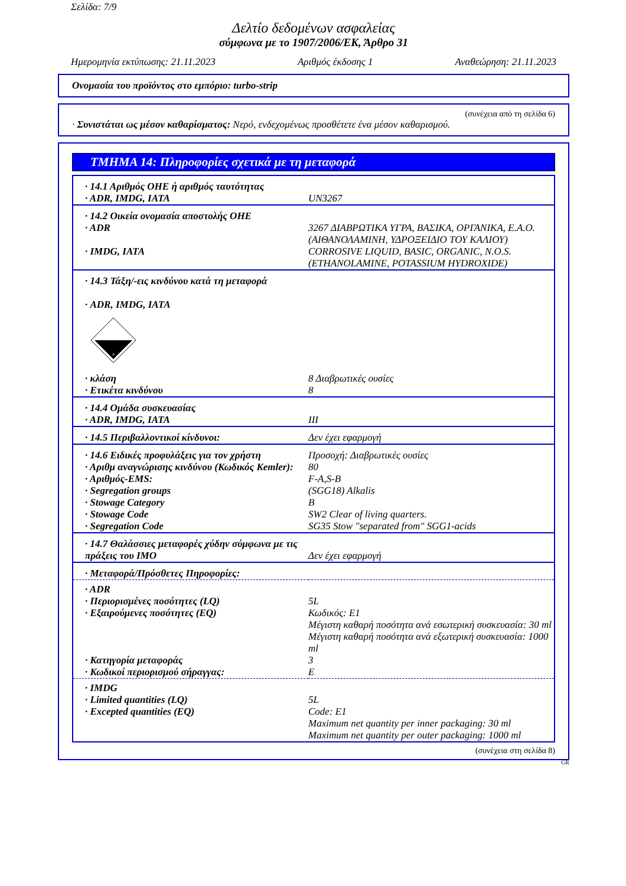Σελίδα: 7/9
Δελτίο δεδομένων ασφαλείας
σύμφωνα με το 1907/2006/ΕΚ, Άρθρο 31
Ημερομηνία εκτύπωσης: 21.11.2023 Αριθμός έκδοσης 1 Αναθεώρηση: 21.11.2023
Ονομασία του προϊόντος στο εμπόριο: turbo-strip
(συνέχεια από τη σελίδα 6)
· Συνιστάται ως μέσον καθαρίσματος: Νερό, ενδεχομένως προσθέτετε ένα μέσον καθαρισμού.
ΤΜΗΜΑ 14: Πληροφορίες σχετικά με τη μεταφορά
| · 14.1 Αριθμός ΟΗΕ ή αριθμός ταυτότητας | |
| · ADR, IMDG, IATA | UN3267 |
| · 14.2 Οικεία ονομασία αποστολής ΟΗΕ | |
| · ADR | 3267 ΔΙΑΒΡΩΤΙΚΑ ΥΓΡΑ, ΒΑΣΙΚΑ, ΟΡΓΑΝΙΚΑ, Ε.Α.Ο. (ΑΙΘΑΝΟΛΑΜΙΝΗ, ΥΔΡΟΞΕΙΔΙΟ ΤΟΥ ΚΑΛΙΟΥ) |
| · IMDG, IATA | CORROSIVE LIQUID, BASIC, ORGANIC, N.O.S. (ETHANOLAMINE, POTASSIUM HYDROXIDE) |
| · 14.3 Τάξη/-εις κινδύνου κατά τη μεταφορά · ADR, IMDG, IATA 8 | |
| · κλάση | 8 Διαβρωτικές ουσίες |
| · Ετικέτα κινδύνου | 8 |
| · 14.4 Ομάδα συσκευασίας | |
| · ADR, IMDG, IATA | III |
| · 14.5 Περιβαλλοντικοί κίνδυνοι: | Δεν έχει εφαρμογή |
| · 14.6 Ειδικές προφυλάξεις για τον χρήστη | Προσοχή: Διαβρωτικές ουσίες |
| · Αριθμ αναγνώρισης κινδύνου (Κωδικός Kemler): | 80 |
| · Αριθμός-EMS: | F-A,S-B |
| · Segregation groups | (SGG18) Alkalis |
| · Stowage Category | B |
| · Stowage Code | SW2 Clear of living quarters. |
| · Segregation Code | SG35 Stow "separated from" SGG1-acids |
| · 14.7 Θαλάσσιες μεταφορές χύδην σύμφωνα με τις πράξεις του IMO | Δεν έχει εφαρμογή |
| · Μεταφορά/Πρόσθετες Πηροφορίες: | |
| · ADR | |
| · Περιορισμένες ποσότητες (LQ) | 5L |
| · Εξαιρούμενες ποσότητες (EQ) | Κωδικός: E1 Μέγιστη καθαρή ποσότητα ανά εσωτερική συσκευασία: 30 ml Μέγιστη καθαρή ποσότητα ανά εξωτερική συσκευασία: 1000 ml |
| · Κατηγορία μεταφοράς | 3 |
| · Κωδικοί περιορισμού σήραγγας: | E |
| · IMDG | |
| · Limited quantities (LQ) | 5L |
| · Excepted quantities (EQ) | Code: E1 Maximum net quantity per inner packaging: 30 ml Maximum net quantity per outer packaging: 1000 ml |
(συνέχεια στη σελίδα 8)
GR